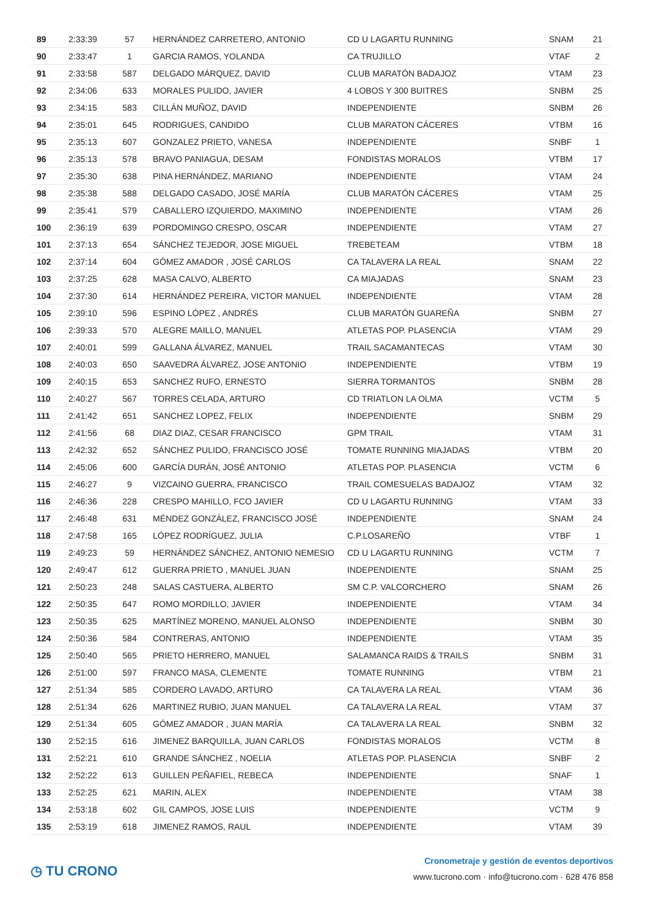| 89 | 2:33:39 | 57 | HERNÁNDEZ CARRETERO, ANTONIO | CD U LAGARTU RUNNING | SNAM | 21 |
| 90 | 2:33:47 | 1 | GARCIA RAMOS, YOLANDA | CA TRUJILLO | VTAF | 2 |
| 91 | 2:33:58 | 587 | DELGADO MÁRQUEZ, DAVID | CLUB MARATÓN BADAJOZ | VTAM | 23 |
| 92 | 2:34:06 | 633 | MORALES PULIDO, JAVIER | 4 LOBOS Y 300 BUITRES | SNBM | 25 |
| 93 | 2:34:15 | 583 | CILLÁN MUÑOZ, DAVID | INDEPENDIENTE | SNBM | 26 |
| 94 | 2:35:01 | 645 | RODRIGUES, CANDIDO | CLUB MARATON CÁCERES | VTBM | 16 |
| 95 | 2:35:13 | 607 | GONZALEZ PRIETO, VANESA | INDEPENDIENTE | SNBF | 1 |
| 96 | 2:35:13 | 578 | BRAVO PANIAGUA, DESAM | FONDISTAS MORALOS | VTBM | 17 |
| 97 | 2:35:30 | 638 | PINA HERNÁNDEZ, MARIANO | INDEPENDIENTE | VTAM | 24 |
| 98 | 2:35:38 | 588 | DELGADO CASADO, JOSÉ MARÍA | CLUB MARATÓN CÁCERES | VTAM | 25 |
| 99 | 2:35:41 | 579 | CABALLERO IZQUIERDO, MAXIMINO | INDEPENDIENTE | VTAM | 26 |
| 100 | 2:36:19 | 639 | PORDOMINGO CRESPO, OSCAR | INDEPENDIENTE | VTAM | 27 |
| 101 | 2:37:13 | 654 | SÁNCHEZ TEJEDOR, JOSE MIGUEL | TREBETEAM | VTBM | 18 |
| 102 | 2:37:14 | 604 | GÓMEZ AMADOR , JOSÉ CARLOS | CA TALAVERA LA REAL | SNAM | 22 |
| 103 | 2:37:25 | 628 | MASA CALVO, ALBERTO | CA MIAJADAS | SNAM | 23 |
| 104 | 2:37:30 | 614 | HERNÁNDEZ PEREIRA, VICTOR MANUEL | INDEPENDIENTE | VTAM | 28 |
| 105 | 2:39:10 | 596 | ESPINO LÓPEZ , ANDRÉS | CLUB MARATÓN GUAREÑA | SNBM | 27 |
| 106 | 2:39:33 | 570 | ALEGRE MAILLO, MANUEL | ATLETAS POP. PLASENCIA | VTAM | 29 |
| 107 | 2:40:01 | 599 | GALLANA ÁLVAREZ, MANUEL | TRAIL SACAMANTECAS | VTAM | 30 |
| 108 | 2:40:03 | 650 | SAAVEDRA ÁLVAREZ, JOSE ANTONIO | INDEPENDIENTE | VTBM | 19 |
| 109 | 2:40:15 | 653 | SANCHEZ RUFO, ERNESTO | SIERRA TORMANTOS | SNBM | 28 |
| 110 | 2:40:27 | 567 | TORRES CELADA, ARTURO | CD TRIATLON LA OLMA | VCTM | 5 |
| 111 | 2:41:42 | 651 | SANCHEZ LOPEZ, FELIX | INDEPENDIENTE | SNBM | 29 |
| 112 | 2:41:56 | 68 | DIAZ DIAZ, CESAR FRANCISCO | GPM TRAIL | VTAM | 31 |
| 113 | 2:42:32 | 652 | SÁNCHEZ PULIDO, FRANCISCO JOSÉ | TOMATE RUNNING MIAJADAS | VTBM | 20 |
| 114 | 2:45:06 | 600 | GARCÍA DURÁN, JOSÉ ANTONIO | ATLETAS POP. PLASENCIA | VCTM | 6 |
| 115 | 2:46:27 | 9 | VIZCAINO GUERRA, FRANCISCO | TRAIL COMESUELAS BADAJOZ | VTAM | 32 |
| 116 | 2:46:36 | 228 | CRESPO MAHILLO, FCO JAVIER | CD U LAGARTU RUNNING | VTAM | 33 |
| 117 | 2:46:48 | 631 | MÉNDEZ GONZÁLEZ, FRANCISCO JOSÉ | INDEPENDIENTE | SNAM | 24 |
| 118 | 2:47:58 | 165 | LÓPEZ RODRÍGUEZ, JULIA | C.P.LOSAREÑO | VTBF | 1 |
| 119 | 2:49:23 | 59 | HERNÁNDEZ SÁNCHEZ, ANTONIO NEMESIO | CD U LAGARTU RUNNING | VCTM | 7 |
| 120 | 2:49:47 | 612 | GUERRA PRIETO , MANUEL JUAN | INDEPENDIENTE | SNAM | 25 |
| 121 | 2:50:23 | 248 | SALAS CASTUERA, ALBERTO | SM C.P. VALCORCHERO | SNAM | 26 |
| 122 | 2:50:35 | 647 | ROMO MORDILLO, JAVIER | INDEPENDIENTE | VTAM | 34 |
| 123 | 2:50:35 | 625 | MARTÍNEZ MORENO, MANUEL ALONSO | INDEPENDIENTE | SNBM | 30 |
| 124 | 2:50:36 | 584 | CONTRERAS, ANTONIO | INDEPENDIENTE | VTAM | 35 |
| 125 | 2:50:40 | 565 | PRIETO HERRERO, MANUEL | SALAMANCA RAIDS & TRAILS | SNBM | 31 |
| 126 | 2:51:00 | 597 | FRANCO MASA, CLEMENTE | TOMATE RUNNING | VTBM | 21 |
| 127 | 2:51:34 | 585 | CORDERO LAVADO, ARTURO | CA TALAVERA LA REAL | VTAM | 36 |
| 128 | 2:51:34 | 626 | MARTINEZ RUBIO, JUAN MANUEL | CA TALAVERA LA REAL | VTAM | 37 |
| 129 | 2:51:34 | 605 | GÓMEZ AMADOR , JUAN MARÍA | CA TALAVERA LA REAL | SNBM | 32 |
| 130 | 2:52:15 | 616 | JIMENEZ BARQUILLA, JUAN CARLOS | FONDISTAS MORALOS | VCTM | 8 |
| 131 | 2:52:21 | 610 | GRANDE SÁNCHEZ , NOELIA | ATLETAS POP. PLASENCIA | SNBF | 2 |
| 132 | 2:52:22 | 613 | GUILLEN PEÑAFIEL, REBECA | INDEPENDIENTE | SNAF | 1 |
| 133 | 2:52:25 | 621 | MARIN, ALEX | INDEPENDIENTE | VTAM | 38 |
| 134 | 2:53:18 | 602 | GIL CAMPOS, JOSE LUIS | INDEPENDIENTE | VCTM | 9 |
| 135 | 2:53:19 | 618 | JIMENEZ RAMOS, RAUL | INDEPENDIENTE | VTAM | 39 |
◷ TU CRONO
Cronometraje y gestión de eventos deportivos
www.tucrono.com · info@tucrono.com · 628 476 858